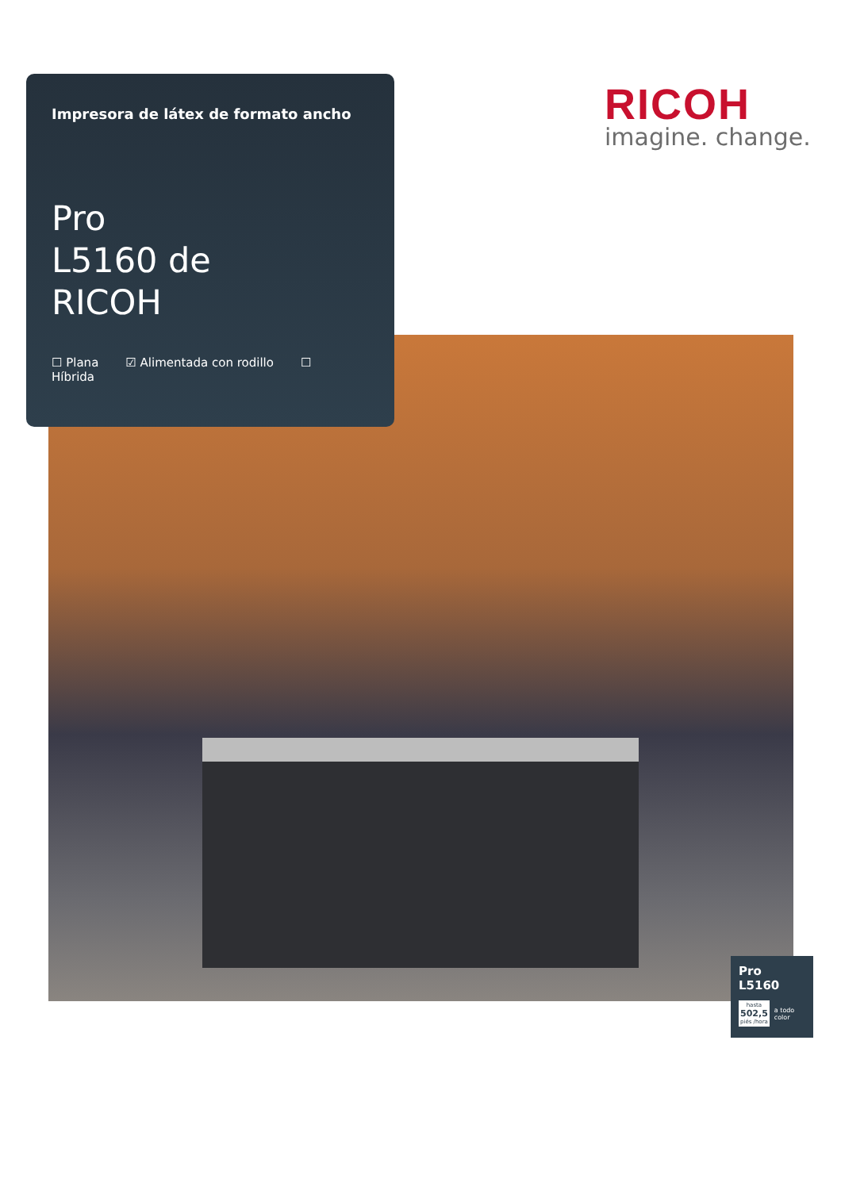Impresora de látex de formato ancho
Pro
L5160 de
RICOH
☐ Plana ☑ Alimentada con rodillo ☐ Híbrida
RICOH
imagine. change.
Pro L5160
hasta
502,5
piés /hora
a todo color